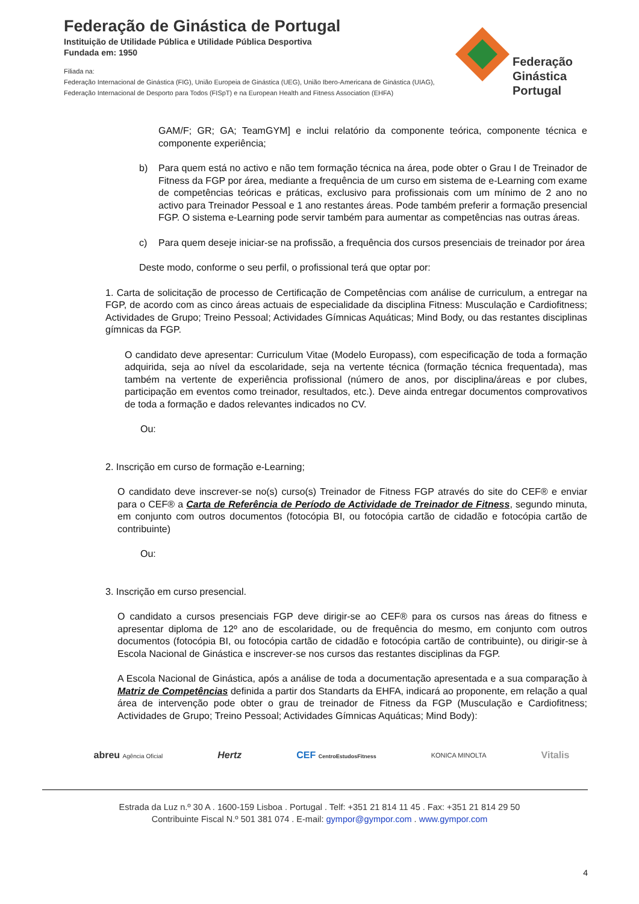Federação de Ginástica de Portugal
Instituição de Utilidade Pública e Utilidade Pública Desportiva
Fundada em: 1950
Filiada na:
Federação Internacional de Ginástica (FIG), União Europeia de Ginástica (UEG), União Ibero-Americana de Ginástica (UIAG),
Federação Internacional de Desporto para Todos (FISpT) e na European Health and Fitness Association (EHFA)
Federação
Ginástica
Portugal
GAM/F; GR; GA; TeamGYM] e inclui relatório da componente teórica, componente técnica e componente experiência;
b) Para quem está no activo e não tem formação técnica na área, pode obter o Grau I de Treinador de Fitness da FGP por área, mediante a frequência de um curso em sistema de e-Learning com exame de competências teóricas e práticas, exclusivo para profissionais com um mínimo de 2 ano no activo para Treinador Pessoal e 1 ano restantes áreas. Pode também preferir a formação presencial FGP. O sistema e-Learning pode servir também para aumentar as competências nas outras áreas.
c) Para quem deseje iniciar-se na profissão, a frequência dos cursos presenciais de treinador por área
Deste modo, conforme o seu perfil, o profissional terá que optar por:
1. Carta de solicitação de processo de Certificação de Competências com análise de curriculum, a entregar na FGP, de acordo com as cinco áreas actuais de especialidade da disciplina Fitness: Musculação e Cardiofitness; Actividades de Grupo; Treino Pessoal; Actividades Gímnicas Aquáticas; Mind Body, ou das restantes disciplinas gímnicas da FGP.
O candidato deve apresentar: Curriculum Vitae (Modelo Europass), com especificação de toda a formação adquirida, seja ao nível da escolaridade, seja na vertente técnica (formação técnica frequentada), mas também na vertente de experiência profissional (número de anos, por disciplina/áreas e por clubes, participação em eventos como treinador, resultados, etc.). Deve ainda entregar documentos comprovativos de toda a formação e dados relevantes indicados no CV.
Ou:
2. Inscrição em curso de formação e-Learning;
O candidato deve inscrever-se no(s) curso(s) Treinador de Fitness FGP através do site do CEF® e enviar para o CEF® a Carta de Referência de Período de Actividade de Treinador de Fitness, segundo minuta, em conjunto com outros documentos (fotocópia BI, ou fotocópia cartão de cidadão e fotocópia cartão de contribuinte)
Ou:
3. Inscrição em curso presencial.
O candidato a cursos presenciais FGP deve dirigir-se ao CEF® para os cursos nas áreas do fitness e apresentar diploma de 12º ano de escolaridade, ou de frequência do mesmo, em conjunto com outros documentos (fotocópia BI, ou fotocópia cartão de cidadão e fotocópia cartão de contribuinte), ou dirigir-se à Escola Nacional de Ginástica e inscrever-se nos cursos das restantes disciplinas da FGP.
A Escola Nacional de Ginástica, após a análise de toda a documentação apresentada e a sua comparação à Matriz de Competências definida a partir dos Standarts da EHFA, indicará ao proponente, em relação a qual área de intervenção pode obter o grau de treinador de Fitness da FGP (Musculação e Cardiofitness; Actividades de Grupo; Treino Pessoal; Actividades Gímnicas Aquáticas; Mind Body):
abreu Agência Oficial Hertz CEF CentroEstudosFitness KONICA MINOLTA Vitalis
Estrada da Luz n.º 30 A . 1600-159 Lisboa . Portugal . Telf: +351 21 814 11 45 . Fax: +351 21 814 29 50
Contribuinte Fiscal N.º 501 381 074 . E-mail: gympor@gympor.com . www.gympor.com
4